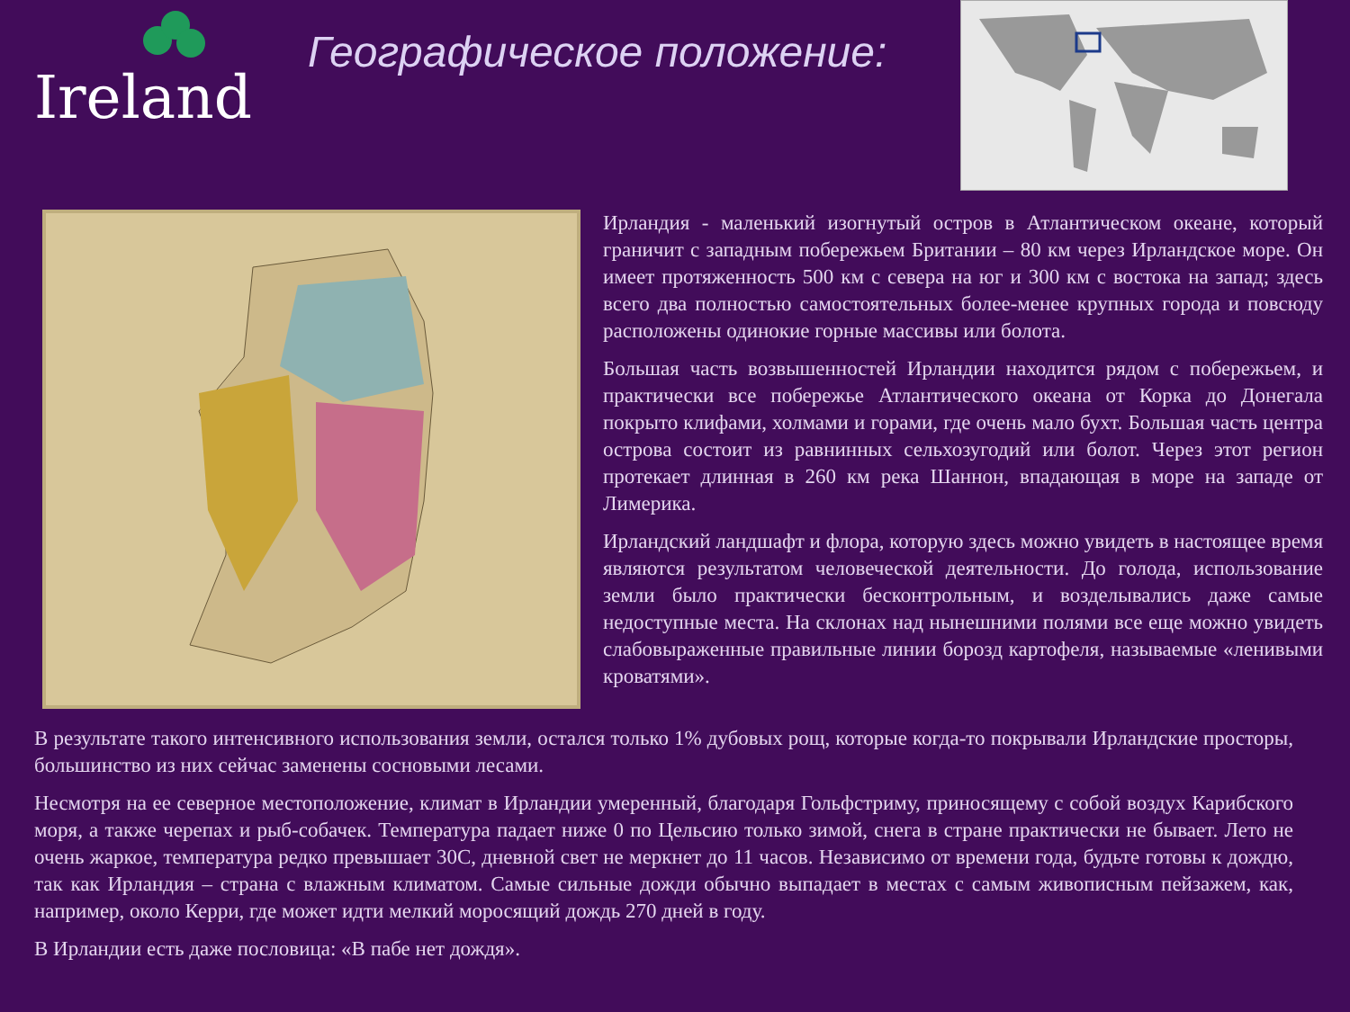Ireland
Географическое положение:
Ирландия - маленький изогнутый остров в Атлантическом океане, который граничит с западным побережьем Британии – 80 км через Ирландское море. Он имеет протяженность 500 км с севера на юг и 300 км с востока на запад; здесь всего два полностью самостоятельных более-менее крупных города и повсюду расположены одинокие горные массивы или болота.
Большая часть возвышенностей Ирландии находится рядом с побережьем, и практически все побережье Атлантического океана от Корка до Донегала покрыто клифами, холмами и горами, где очень мало бухт. Большая часть центра острова состоит из равнинных сельхозугодий или болот. Через этот регион протекает длинная в 260 км река Шаннон, впадающая в море на западе от Лимерика.
Ирландский ландшафт и флора, которую здесь можно увидеть в настоящее время являются результатом человеческой деятельности. До голода, использование земли было практически бесконтрольным, и возделывались даже самые недоступные места. На склонах над нынешними полями все еще можно увидеть слабовыраженные правильные линии борозд картофеля, называемые «ленивыми кроватями».
В результате такого интенсивного использования земли, остался только 1% дубовых рощ, которые когда-то покрывали Ирландские просторы, большинство из них сейчас заменены сосновыми лесами.
Несмотря на ее северное местоположение, климат в Ирландии умеренный, благодаря Гольфстриму, приносящему с собой воздух Карибского моря, а также черепах и рыб-собачек. Температура падает ниже 0 по Цельсию только зимой, снега в стране практически не бывает. Лето не очень жаркое, температура редко превышает 30С, дневной свет не меркнет до 11 часов. Независимо от времени года, будьте готовы к дождю, так как Ирландия – страна с влажным климатом. Самые сильные дожди обычно выпадает в местах с самым живописным пейзажем, как, например, около Керри, где может идти мелкий моросящий дождь 270 дней в году.
В Ирландии есть даже пословица: «В пабе нет дождя».